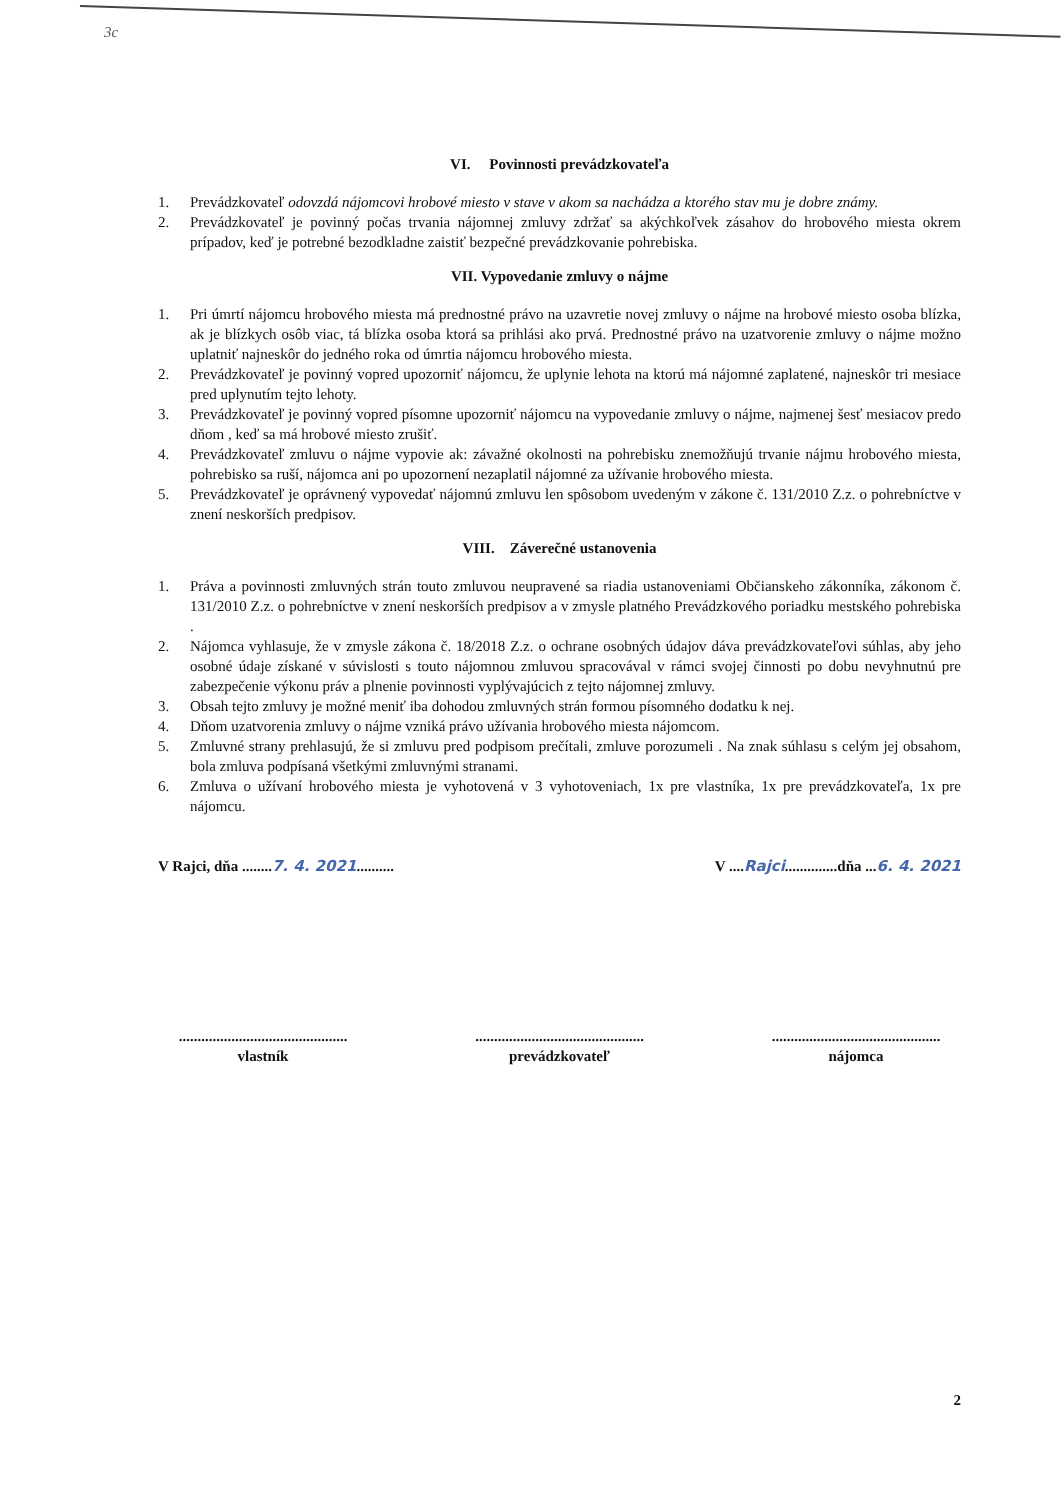3c
VI. Povinnosti prevádzkovateľa
1. Prevádzkovateľ odovzdá nájomcovi hrobové miesto v stave v akom sa nachádza a ktorého stav mu je dobre známy.
2. Prevádzkovateľ je povinný počas trvania nájomnej zmluvy zdržať sa akýchkoľvek zásahov do hrobového miesta okrem prípadov, keď je potrebné bezodkladne zaistiť bezpečné prevádzkovanie pohrebiska.
VII. Vypovedanie zmluvy o nájme
1. Pri úmrtí nájomcu hrobového miesta má prednostné právo na uzavretie novej zmluvy o nájme na hrobové miesto osoba blízka, ak je blízkych osôb viac, tá blízka osoba ktorá sa prihlási ako prvá. Prednostné právo na uzatvorenie zmluvy o nájme možno uplatniť najneskôr do jedného roka od úmrtia nájomcu hrobového miesta.
2. Prevádzkovateľ je povinný vopred upozorniť nájomcu, že uplynie lehota na ktorú má nájomné zaplatené, najneskôr tri mesiace pred uplynutím tejto lehoty.
3. Prevádzkovateľ je povinný vopred písomne upozorniť nájomcu na vypovedanie zmluvy o nájme, najmenej šesť mesiacov predo dňom , keď sa má hrobové miesto zrušiť.
4. Prevádzkovateľ zmluvu o nájme vypovie ak: závažné okolnosti na pohrebisku znemožňujú trvanie nájmu hrobového miesta, pohrebisko sa ruší, nájomca ani po upozornení nezaplatil nájomné za užívanie hrobového miesta.
5. Prevádzkovateľ je oprávnený vypovedať nájomnú zmluvu len spôsobom uvedeným v zákone č. 131/2010 Z.z. o pohrebníctve v znení neskorších predpisov.
VIII. Záverečné ustanovenia
1. Práva a povinnosti zmluvných strán touto zmluvou neupravené sa riadia ustanoveniami Občianskeho zákonníka, zákonom č. 131/2010 Z.z. o pohrebníctve v znení neskorších predpisov a v zmysle platného Prevádzkového poriadku mestského pohrebiska .
2. Nájomca vyhlasuje, že v zmysle zákona č. 18/2018 Z.z. o ochrane osobných údajov dáva prevádzkovateľovi súhlas, aby jeho osobné údaje získané v súvislosti s touto nájomnou zmluvou spracovával v rámci svojej činnosti po dobu nevyhnutnú pre zabezpečenie výkonu práv a plnenie povinnosti vyplývajúcich z tejto nájomnej zmluvy.
3. Obsah tejto zmluvy je možné meniť iba dohodou zmluvných strán formou písomného dodatku k nej.
4. Dňom uzatvorenia zmluvy o nájme vzniká právo užívania hrobového miesta nájomcom.
5. Zmluvné strany prehlasujú, že si zmluvu pred podpisom prečítali, zmluve porozumeli . Na znak súhlasu s celým jej obsahom, bola zmluva podpísaná všetkými zmluvnými stranami.
6. Zmluva o užívaní hrobového miesta je vyhotovená v 3 vyhotoveniach, 1x pre vlastníka, 1x pre prevádzkovateľa, 1x pre nájomcu.
V Rajci, dňa ........7. 4. 2021..........
V ....Rajci..............dňa ...6. 4. 2021
.............................................
vlastník
.............................................
prevádzkovateľ
.............................................
nájomca
2